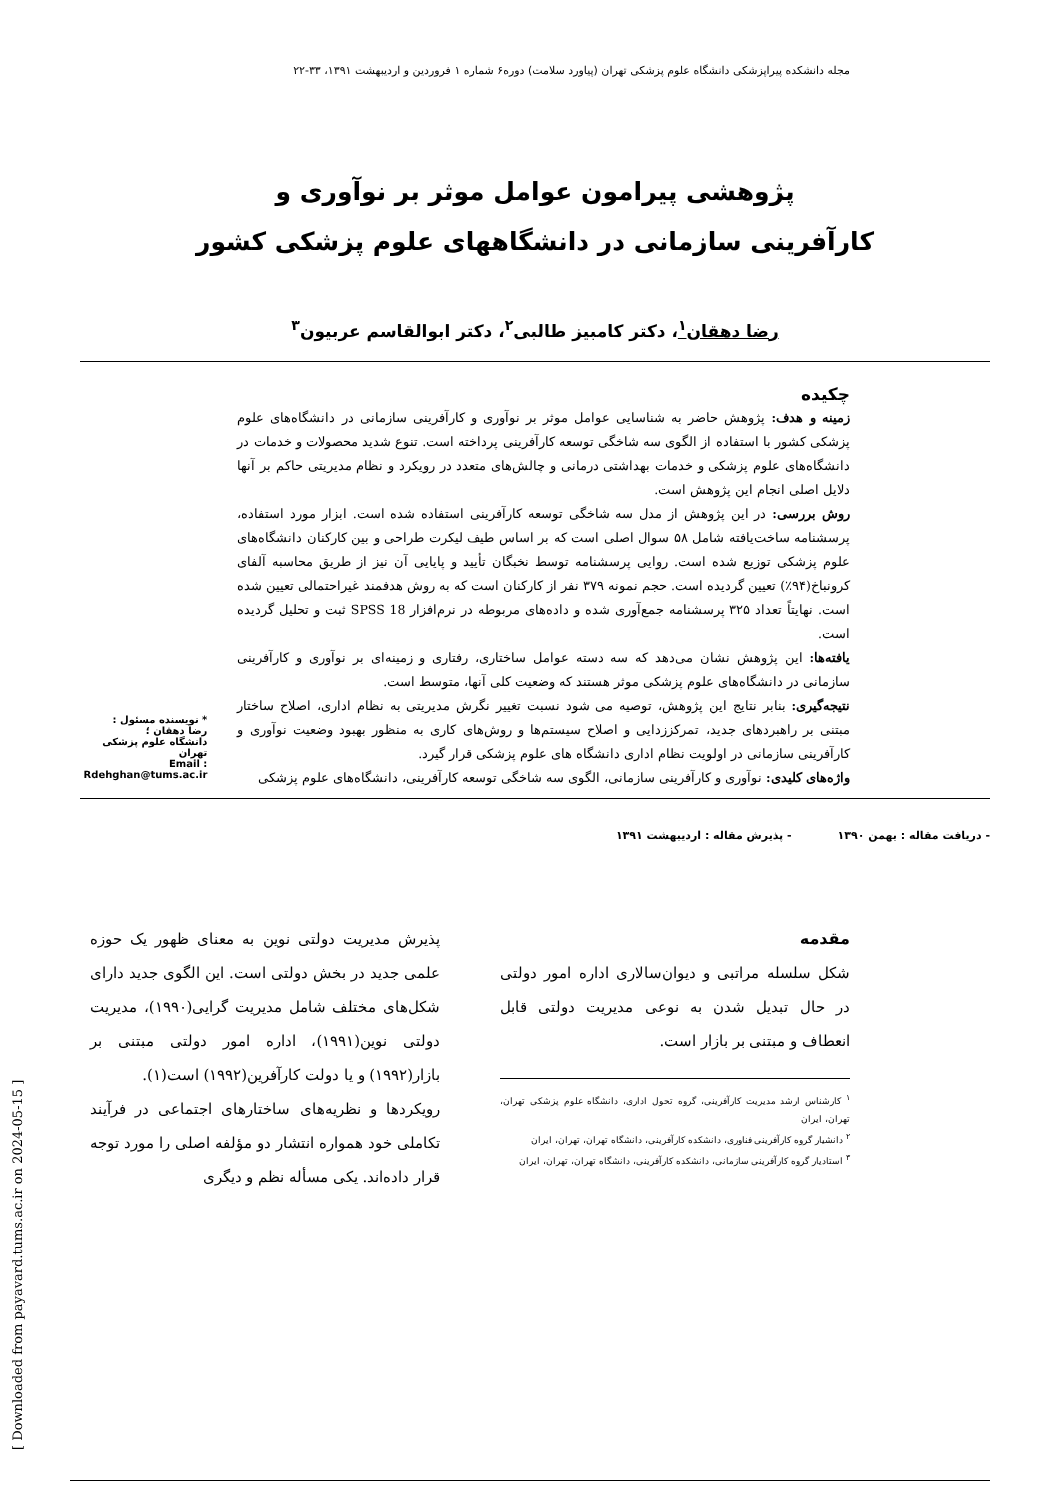مجله دانشکده پیراپزشکی دانشگاه علوم پزشکی تهران (پیاورد سلامت) دوره۶ شماره ۱ فروردین و اردیبهشت ۱۳۹۱، ۳۳-۲۲
پژوهشی پیرامون عوامل موثر بر نوآوری و
کارآفرینی سازمانی در دانشگاههای علوم پزشکی کشور
رضا دهقان<sup>۱</sup>، دکتر کامبیز طالبی<sup>۲</sup>، دکتر ابوالقاسم عربیون<sup>۳</sup>
چکیده
زمینه و هدف: پژوهش حاضر به شناسایی عوامل موثر بر نوآوری و کارآفرینی سازمانی در دانشگاه‌های علوم پزشکی کشور با استفاده از الگوی سه شاخگی توسعه کارآفرینی پرداخته است. تنوع شدید محصولات و خدمات در دانشگاه‌های علوم پزشکی و خدمات بهداشتی درمانی و چالش‌های متعدد در رویکرد و نظام مدیریتی حاکم بر آنها دلایل اصلی انجام این پژوهش است.
روش بررسی: در این پژوهش از مدل سه شاخگی توسعه کارآفرینی استفاده شده است. ابزار مورد استفاده، پرسشنامه ساخت‌یافته شامل ۵۸ سوال اصلی است که بر اساس طیف لیکرت طراحی و بین کارکنان دانشگاه‌های علوم پزشکی توزیع شده است. روایی پرسشنامه توسط نخبگان تأیید و پایایی آن نیز از طریق محاسبه آلفای کرونباخ(۹۴٪) تعیین گردیده است. حجم نمونه ۳۷۹ نفر از کارکنان است که به روش هدفمند غیراحتمالی تعیین شده است. نهایتاً تعداد ۳۲۵ پرسشنامه جمع‌آوری شده و داده‌های مربوطه در نرم‌افزار SPSS 18 ثبت و تحلیل گردیده است.
یافته‌ها: این پژوهش نشان می‌دهد که سه دسته عوامل ساختاری، رفتاری و زمینه‌ای بر نوآوری و کارآفرینی سازمانی در دانشگاه‌های علوم پزشکی موثر هستند که وضعیت کلی آنها، متوسط است.
نتیجه‌گیری: بنابر نتایج این پژوهش، توصیه می شود نسبت تغییر نگرش مدیریتی به نظام اداری، اصلاح ساختار مبتنی بر راهبردهای جدید، تمرکززدایی و اصلاح سیستم‌ها و روش‌های کاری به منظور بهبود وضعیت نوآوری و کارآفرینی سازمانی در اولویت نظام اداری دانشگاه های علوم پزشکی قرار گیرد.
واژه‌های کلیدی: نوآوری و کارآفرینی سازمانی، الگوی سه شاخگی توسعه کارآفرینی، دانشگاه‌های علوم پزشکی
* نویسنده مسئول :
رضا دهقان ؛
دانشگاه علوم پزشکی تهران
Email :
Rdehghan@tums.ac.ir
- دریافت مقاله : بهمن ۱۳۹۰ - پذیرش مقاله : اردیبهشت ۱۳۹۱
مقدمه
شکل سلسله مراتبی و دیوان‌سالاری اداره امور دولتی در حال تبدیل شدن به نوعی مدیریت دولتی قابل انعطاف و مبتنی بر بازار است.
<sup>۱</sup> کارشناس ارشد مدیریت کارآفرینی، گروه تحول اداری، دانشگاه علوم پزشکی تهران، تهران، ایران
<sup>۲</sup> دانشیار گروه کارآفرینی فناوری، دانشکده کارآفرینی، دانشگاه تهران، تهران، ایران
<sup>۳</sup> استادیار گروه کارآفرینی سازمانی، دانشکده کارآفرینی، دانشگاه تهران، تهران، ایران
پذیرش مدیریت دولتی نوین به معنای ظهور یک حوزه علمی جدید در بخش دولتی است. این الگوی جدید دارای شکل‌های مختلف شامل مدیریت گرایی(۱۹۹۰)، مدیریت دولتی نوین(۱۹۹۱)، اداره امور دولتی مبتنی بر بازار(۱۹۹۲) و یا دولت کارآفرین(۱۹۹۲) است(۱).
رویکردها و نظریه‌های ساختارهای اجتماعی در فرآیند تکاملی خود همواره انتشار دو مؤلفه اصلی را مورد توجه قرار داده‌اند. یکی مسأله نظم و دیگری
[ Downloaded from payavard.tums.ac.ir on 2024-05-15 ]